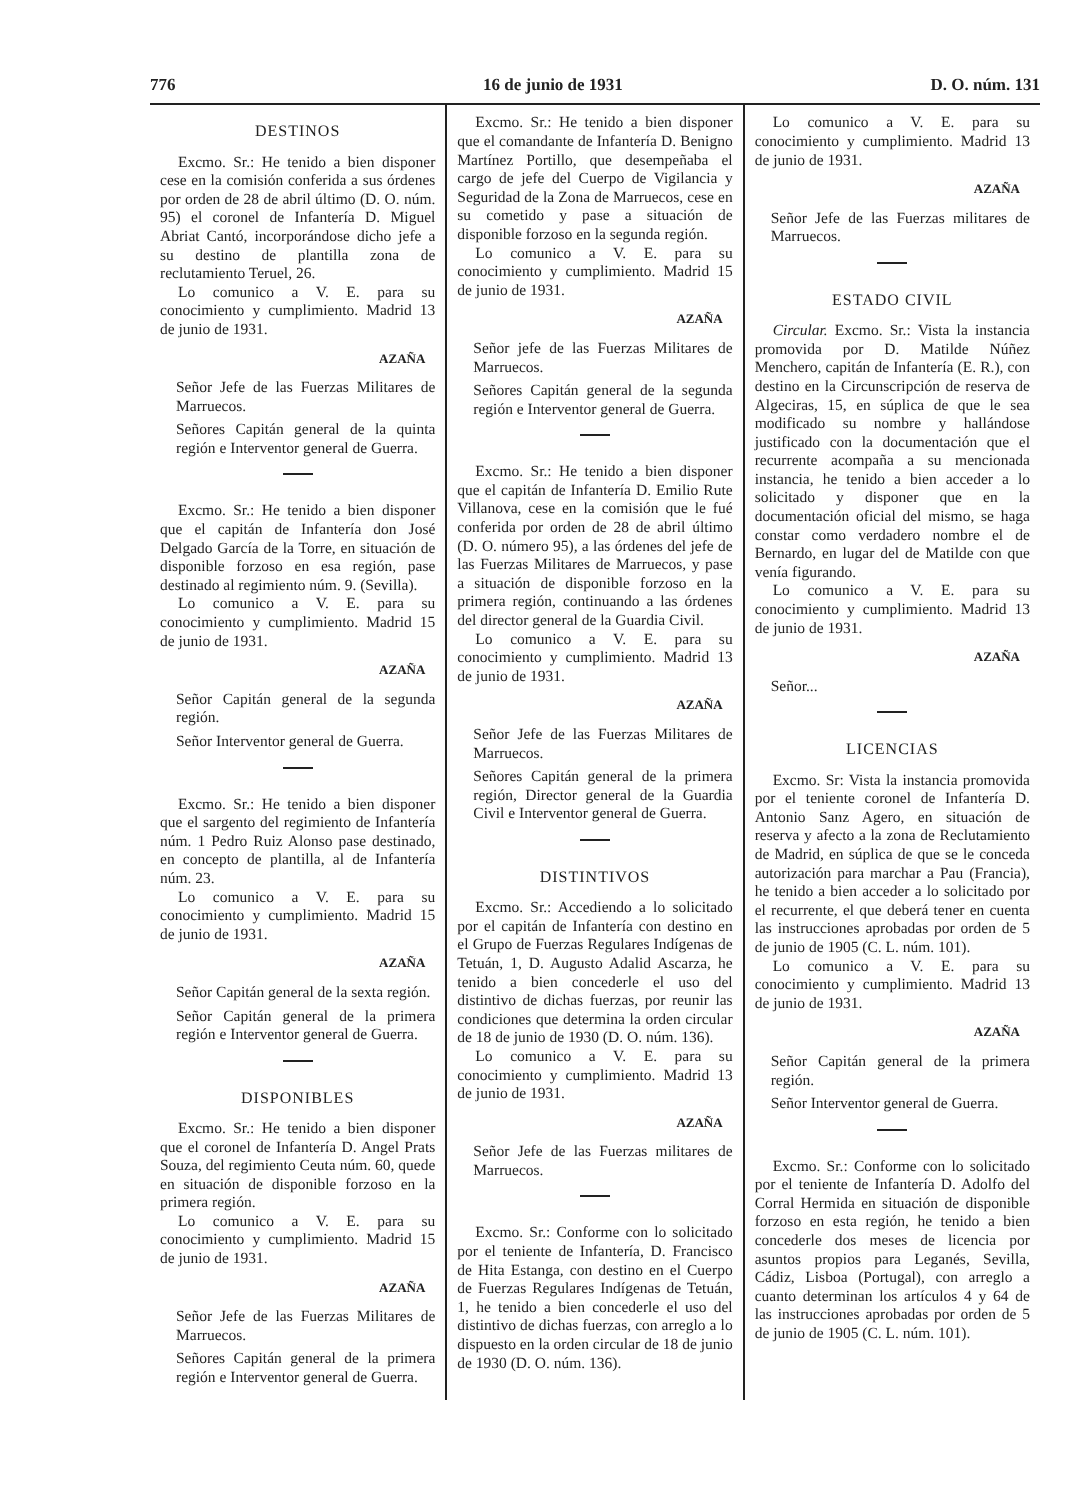776 16 de junio de 1931 D. O. núm. 131
DESTINOS
Excmo. Sr.: He tenido a bien disponer cese en la comisión conferida a sus órdenes por orden de 28 de abril último (D. O. núm. 95) el coronel de Infantería D. Miguel Abriat Cantó, incorporándose dicho jefe a su destino de plantilla zona de reclutamiento Teruel, 26.
Lo comunico a V. E. para su conocimiento y cumplimiento. Madrid 13 de junio de 1931.
AZAÑA
Señor Jefe de las Fuerzas Militares de Marruecos.
Señores Capitán general de la quinta región e Interventor general de Guerra.
Excmo. Sr.: He tenido a bien disponer que el capitán de Infantería don José Delgado García de la Torre, en situación de disponible forzoso en esa región, pase destinado al regimiento núm. 9. (Sevilla).
Lo comunico a V. E. para su conocimiento y cumplimiento. Madrid 15 de junio de 1931.
AZAÑA
Señor Capitán general de la segunda región.
Señor Interventor general de Guerra.
Excmo. Sr.: He tenido a bien disponer que el sargento del regimiento de Infantería núm. 1 Pedro Ruiz Alonso pase destinado, en concepto de plantilla, al de Infantería núm. 23.
Lo comunico a V. E. para su conocimiento y cumplimiento. Madrid 15 de junio de 1931.
AZAÑA
Señor Capitán general de la sexta región.
Señor Capitán general de la primera región e Interventor general de Guerra.
DISPONIBLES
Excmo. Sr.: He tenido a bien disponer que el coronel de Infantería D. Angel Prats Souza, del regimiento Ceuta núm. 60, quede en situación de disponible forzoso en la primera región.
Lo comunico a V. E. para su conocimiento y cumplimiento. Madrid 15 de junio de 1931.
AZAÑA
Señor Jefe de las Fuerzas Militares de Marruecos.
Señores Capitán general de la primera región e Interventor general de Guerra.
Excmo. Sr.: He tenido a bien disponer que el comandante de Infantería D. Benigno Martínez Portillo, que desempeñaba el cargo de jefe del Cuerpo de Vigilancia y Seguridad de la Zona de Marruecos, cese en su cometido y pase a situación de disponible forzoso en la segunda región.
Lo comunico a V. E. para su conocimiento y cumplimiento. Madrid 15 de junio de 1931.
AZAÑA
Señor jefe de las Fuerzas Militares de Marruecos.
Señores Capitán general de la segunda región e Interventor general de Guerra.
Excmo. Sr.: He tenido a bien disponer que el capitán de Infantería D. Emilio Rute Villanova, cese en la comisión que le fué conferida por orden de 28 de abril último (D. O. número 95), a las órdenes del jefe de las Fuerzas Militares de Marruecos, y pase a situación de disponible forzoso en la primera región, continuando a las órdenes del director general de la Guardia Civil.
Lo comunico a V. E. para su conocimiento y cumplimiento. Madrid 13 de junio de 1931.
AZAÑA
Señor Jefe de las Fuerzas Militares de Marruecos.
Señores Capitán general de la primera región, Director general de la Guardia Civil e Interventor general de Guerra.
DISTINTIVOS
Excmo. Sr.: Accediendo a lo solicitado por el capitán de Infantería con destino en el Grupo de Fuerzas Regulares Indígenas de Tetuán, 1, D. Augusto Adalid Ascarza, he tenido a bien concederle el uso del distintivo de dichas fuerzas, por reunir las condiciones que determina la orden circular de 18 de junio de 1930 (D. O. núm. 136).
Lo comunico a V. E. para su conocimiento y cumplimiento. Madrid 13 de junio de 1931.
AZAÑA
Señor Jefe de las Fuerzas militares de Marruecos.
Excmo. Sr.: Conforme con lo solicitado por el teniente de Infantería, D. Francisco de Hita Estanga, con destino en el Cuerpo de Fuerzas Regulares Indígenas de Tetuán, 1, he tenido a bien concederle el uso del distintivo de dichas fuerzas, con arreglo a lo dispuesto en la orden circular de 18 de junio de 1930 (D. O. núm. 136).
Lo comunico a V. E. para su conocimiento y cumplimiento. Madrid 13 de junio de 1931.
AZAÑA
Señor Jefe de las Fuerzas militares de Marruecos.
ESTADO CIVIL
Circular. Excmo. Sr.: Vista la instancia promovida por D. Matilde Núñez Menchero, capitán de Infantería (E. R.), con destino en la Circunscripción de reserva de Algeciras, 15, en súplica de que le sea modificado su nombre y hallándose justificado con la documentación que el recurrente acompaña a su mencionada instancia, he tenido a bien acceder a lo solicitado y disponer que en la documentación oficial del mismo, se haga constar como verdadero nombre el de Bernardo, en lugar del de Matilde con que venía figurando.
Lo comunico a V. E. para su conocimiento y cumplimiento. Madrid 13 de junio de 1931.
AZAÑA
Señor...
LICENCIAS
Excmo. Sr: Vista la instancia promovida por el teniente coronel de Infantería D. Antonio Sanz Agero, en situación de reserva y afecto a la zona de Reclutamiento de Madrid, en súplica de que se le conceda autorización para marchar a Pau (Francia), he tenido a bien acceder a lo solicitado por el recurrente, el que deberá tener en cuenta las instrucciones aprobadas por orden de 5 de junio de 1905 (C. L. núm. 101).
Lo comunico a V. E. para su conocimiento y cumplimiento. Madrid 13 de junio de 1931.
AZAÑA
Señor Capitán general de la primera región.
Señor Interventor general de Guerra.
Excmo. Sr.: Conforme con lo solicitado por el teniente de Infantería D. Adolfo del Corral Hermida en situación de disponible forzoso en esta región, he tenido a bien concederle dos meses de licencia por asuntos propios para Leganés, Sevilla, Cádiz, Lisboa (Portugal), con arreglo a cuanto determinan los artículos 4 y 64 de las instrucciones aprobadas por orden de 5 de junio de 1905 (C. L. núm. 101).